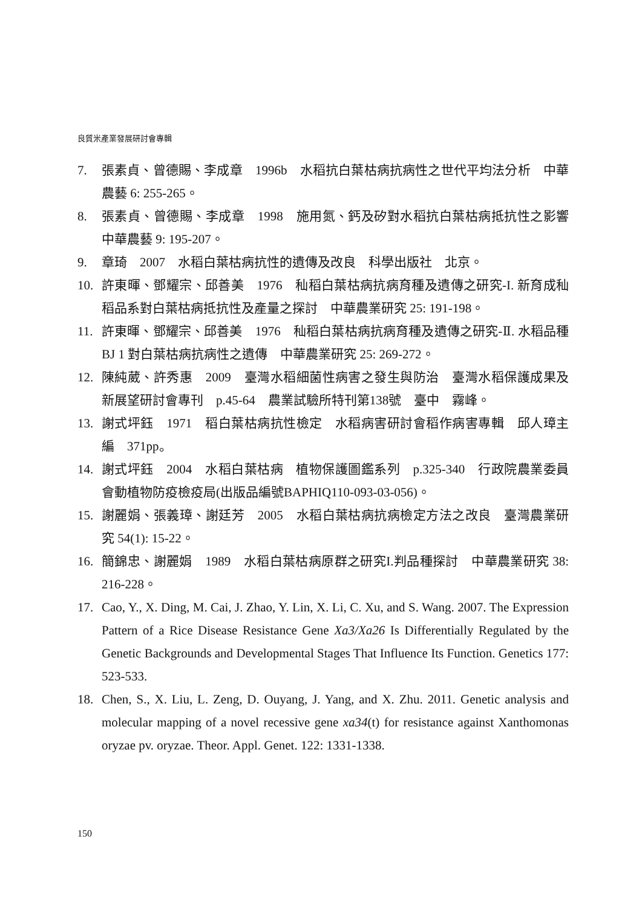良質米產業發展研討會專輯
7. 張素貞、曾德賜、李成章　1996b　水稻抗白葉枯病抗病性之世代平均法分析　中華農藝 6: 255-265。
8. 張素貞、曾德賜、李成章　1998　施用氮、鈣及矽對水稻抗白葉枯病抵抗性之影響　中華農藝 9: 195-207。
9. 章琦　2007　水稻白葉枯病抗性的遺傳及改良　科學出版社　北京。
10. 許東暉、鄧耀宗、邱善美　1976　秈稻白葉枯病抗病育種及遺傳之研究-I. 新育成秈稻品系對白葉枯病抵抗性及產量之探討　中華農業研究 25: 191-198。
11. 許東暉、鄧耀宗、邱善美　1976　秈稻白葉枯病抗病育種及遺傳之研究-Ⅱ. 水稻品種BJ 1 對白葉枯病抗病性之遺傳　中華農業研究 25: 269-272。
12. 陳純葳、許秀惠　2009　臺灣水稻細菌性病害之發生與防治　臺灣水稻保護成果及新展望研討會專刊　p.45-64　農業試驗所特刊第138號　臺中　霧峰。
13. 謝式坪鈺　1971　稻白葉枯病抗性檢定　水稻病害研討會稻作病害專輯　邱人璋主編　371pp。
14. 謝式坪鈺　2004　水稻白葉枯病　植物保護圖鑑系列　p.325-340　行政院農業委員會動植物防疫檢疫局(出版品編號BAPHIQ110-093-03-056)。
15. 謝麗娟、張義璋、謝廷芳　2005　水稻白葉枯病抗病檢定方法之改良　臺灣農業研究 54(1): 15-22。
16. 簡錦忠、謝麗娟　1989　水稻白葉枯病原群之研究I.判品種探討　中華農業研究 38: 216-228。
17. Cao, Y., X. Ding, M. Cai, J. Zhao, Y. Lin, X. Li, C. Xu, and S. Wang. 2007. The Expression Pattern of a Rice Disease Resistance Gene Xa3/Xa26 Is Differentially Regulated by the Genetic Backgrounds and Developmental Stages That Influence Its Function. Genetics 177: 523-533.
18. Chen, S., X. Liu, L. Zeng, D. Ouyang, J. Yang, and X. Zhu. 2011. Genetic analysis and molecular mapping of a novel recessive gene xa34(t) for resistance against Xanthomonas oryzae pv. oryzae. Theor. Appl. Genet. 122: 1331-1338.
150